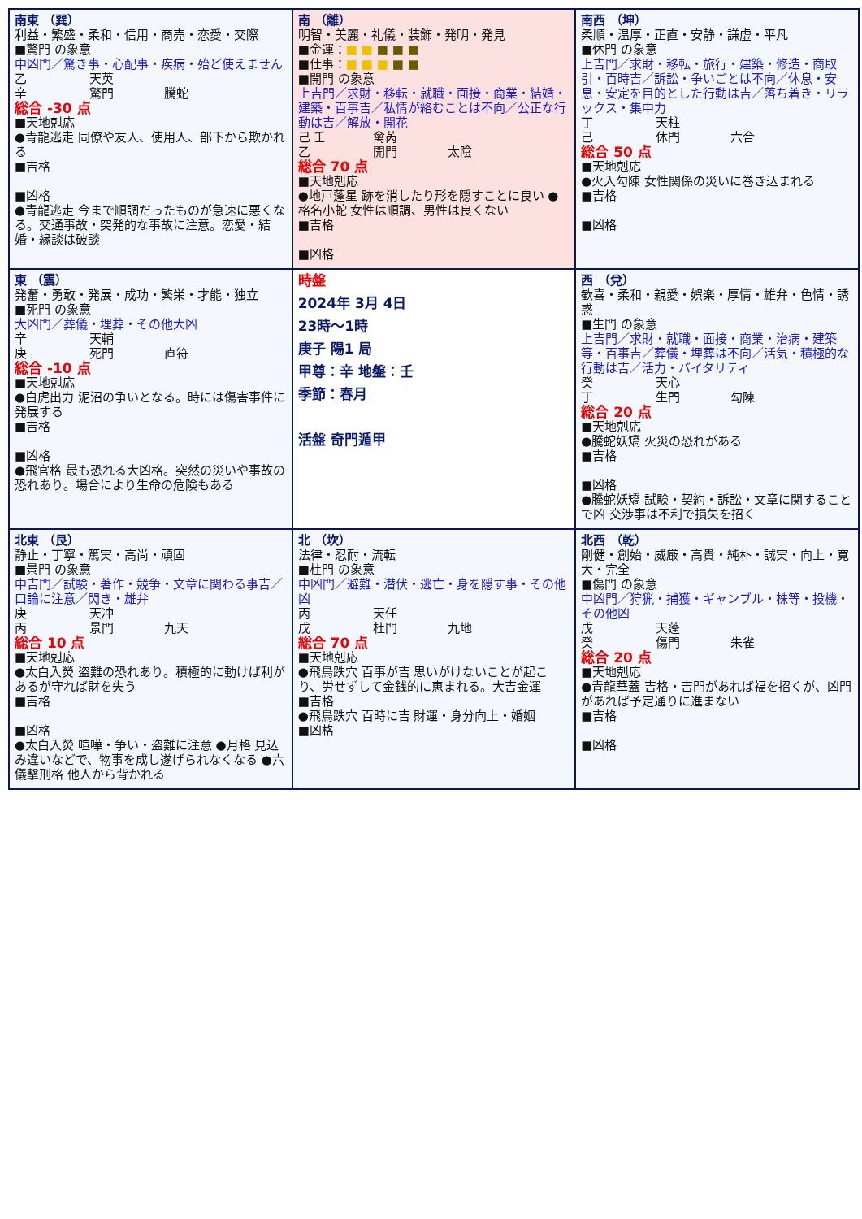| 南東 （巽） 利益・繁盛・柔和・信用・商売・恋愛・交際 ■驚門 の象意 中凶門／驚き事・心配事・疾病・殆ど使えません 乙 天英 辛 驚門 騰蛇 総合 -30 点 ■天地剋応 ●青龍逃走 同僚や友人、使用人、部下から欺かれる ■吉格 ■凶格 ●青龍逃走 今まで順調だったものが急速に悪くなる。交通事故・突発的な事故に注意。恋愛・結婚・縁談は破談 | 南 （離） 明智・美麗・礼儀・装飾・発明・発見 ■金運： ■ ■ ■ ■ ■ ■仕事： ■ ■ ■ ■ ■ ■開門 の象意 上吉門／求財・移転・就職・面接・商業・結婚・建築・百事吉／私情が絡むことは不向／公正な行動は吉／解放・開花 己 壬 禽芮 乙 開門 太陰 総合 70 点 ■天地剋応 ●地戸蓬星 跡を消したり形を隠すことに良い ●格名小蛇 女性は順調、男性は良くない ■吉格 ■凶格 | 南西 （坤） 柔順・温厚・正直・安静・謙虚・平凡 ■休門 の象意 上吉門／求財・移転・旅行・建築・修造・商取引・百時吉／訴訟・争いごとは不向／休息・安息・安定を目的とした行動は吉／落ち着き・リラックス・集中力 丁 天柱 己 休門 六合 総合 50 点 ■天地剋応 ●火入勾陳 女性関係の災いに巻き込まれる ■吉格 ■凶格 |
| 東 （震） 発奮・勇敢・発展・成功・繁栄・才能・独立 ■死門 の象意 大凶門／葬儀・埋葬・その他大凶 辛 天輔 庚 死門 直符 総合 -10 点 ■天地剋応 ●白虎出力 泥沼の争いとなる。時には傷害事件に発展する ■吉格 ■凶格 ●飛官格 最も恐れる大凶格。突然の災いや事故の恐れあり。場合により生命の危険もある | 時盤 2024年 3月 4日 23時～1時 庚子 陽1 局 甲尊：辛 地盤：壬 季節：春月 活盤 奇門遁甲 | 西 （兌） 歓喜・柔和・親愛・娯楽・厚情・雄弁・色情・誘惑 ■生門 の象意 上吉門／求財・就職・面接・商業・治病・建築等・百事吉／葬儀・埋葬は不向／活気・積極的な行動は吉／活力・バイタリティ 癸 天心 丁 生門 勾陳 総合 20 点 ■天地剋応 ●騰蛇妖矯 火災の恐れがある ■吉格 ■凶格 ●騰蛇妖矯 試験・契約・訴訟・文章に関することで凶 交渉事は不利で損失を招く |
| 北東 （艮） 静止・丁寧・篤実・高尚・頑固 ■景門 の象意 中吉門／試験・著作・競争・文章に関わる事吉／口論に注意／閃き・雄弁 庚 天冲 丙 景門 九天 総合 10 点 ■天地剋応 ●太白入熒 盗難の恐れあり。積極的に動けば利があるが守れば財を失う ■吉格 ■凶格 ●太白入熒 喧嘩・争い・盗難に注意 ●月格 見込み違いなどで、物事を成し遂げられなくなる ●六儀撃刑格 他人から背かれる | 北 （坎） 法律・忍耐・流転 ■杜門 の象意 中凶門／避難・潜伏・逃亡・身を隠す事・その他凶 丙 天任 戊 杜門 九地 総合 70 点 ■天地剋応 ●飛鳥跌穴 百事が吉 思いがけないことが起こり、労せずして金銭的に恵まれる。大吉金運 ■吉格 ●飛鳥跌穴 百時に吉 財運・身分向上・婚姻 ■凶格 | 北西 （乾） 剛健・創始・威厳・高貴・純朴・誠実・向上・寛大・完全 ■傷門 の象意 中凶門／狩猟・捕獲・ギャンブル・株等・投機・その他凶 戊 天蓬 癸 傷門 朱雀 総合 20 点 ■天地剋応 ●青龍華蓋 吉格・吉門があれば福を招くが、凶門があれば予定通りに進まない ■吉格 ■凶格 |